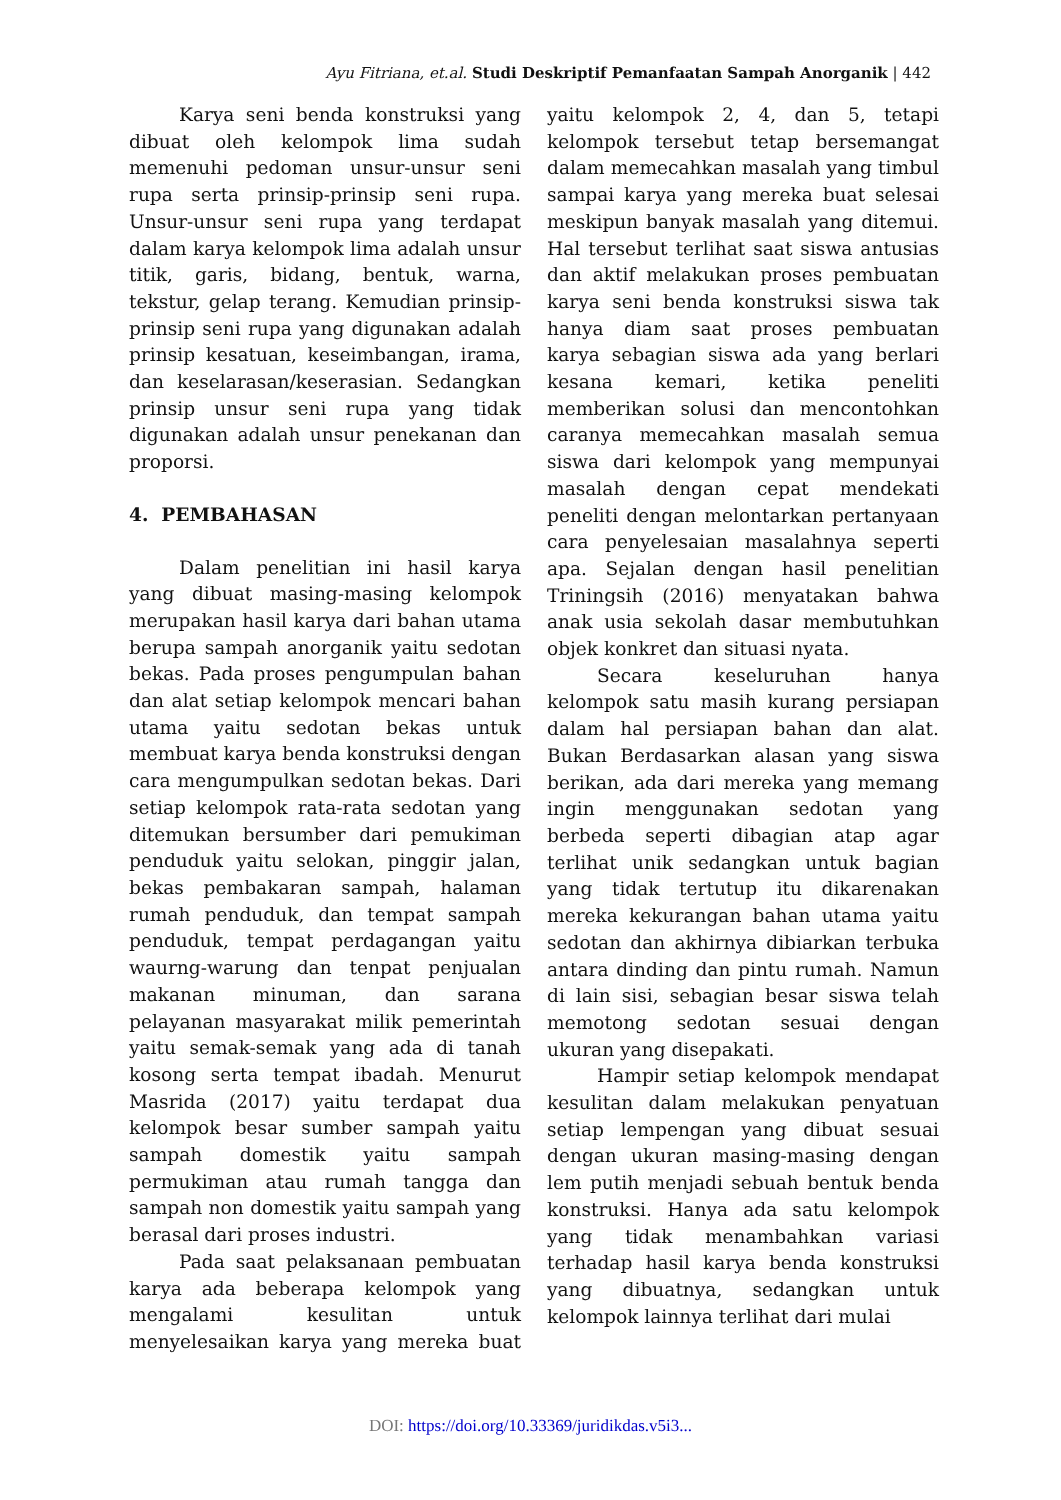Ayu Fitriana, et.al. Studi Deskriptif Pemanfaatan Sampah Anorganik | 442
Karya seni benda konstruksi yang dibuat oleh kelompok lima sudah memenuhi pedoman unsur-unsur seni rupa serta prinsip-prinsip seni rupa. Unsur-unsur seni rupa yang terdapat dalam karya kelompok lima adalah unsur titik, garis, bidang, bentuk, warna, tekstur, gelap terang. Kemudian prinsip-prinsip seni rupa yang digunakan adalah prinsip kesatuan, keseimbangan, irama, dan keselarasan/keserasian. Sedangkan prinsip unsur seni rupa yang tidak digunakan adalah unsur penekanan dan proporsi.
4. PEMBAHASAN
Dalam penelitian ini hasil karya yang dibuat masing-masing kelompok merupakan hasil karya dari bahan utama berupa sampah anorganik yaitu sedotan bekas. Pada proses pengumpulan bahan dan alat setiap kelompok mencari bahan utama yaitu sedotan bekas untuk membuat karya benda konstruksi dengan cara mengumpulkan sedotan bekas. Dari setiap kelompok rata-rata sedotan yang ditemukan bersumber dari pemukiman penduduk yaitu selokan, pinggir jalan, bekas pembakaran sampah, halaman rumah penduduk, dan tempat sampah penduduk, tempat perdagangan yaitu waurng-warung dan tenpat penjualan makanan minuman, dan sarana pelayanan masyarakat milik pemerintah yaitu semak-semak yang ada di tanah kosong serta tempat ibadah. Menurut Masrida (2017) yaitu terdapat dua kelompok besar sumber sampah yaitu sampah domestik yaitu sampah permukiman atau rumah tangga dan sampah non domestik yaitu sampah yang berasal dari proses industri.
Pada saat pelaksanaan pembuatan karya ada beberapa kelompok yang mengalami kesulitan untuk menyelesaikan karya yang mereka buat yaitu kelompok 2, 4, dan 5, tetapi kelompok tersebut tetap bersemangat dalam memecahkan masalah yang timbul sampai karya yang mereka buat selesai meskipun banyak masalah yang ditemui. Hal tersebut terlihat saat siswa antusias dan aktif melakukan proses pembuatan karya seni benda konstruksi siswa tak hanya diam saat proses pembuatan karya sebagian siswa ada yang berlari kesana kemari, ketika peneliti memberikan solusi dan mencontohkan caranya memecahkan masalah semua siswa dari kelompok yang mempunyai masalah dengan cepat mendekati peneliti dengan melontarkan pertanyaan cara penyelesaian masalahnya seperti apa. Sejalan dengan hasil penelitian Triningsih (2016) menyatakan bahwa anak usia sekolah dasar membutuhkan objek konkret dan situasi nyata.
Secara keseluruhan hanya kelompok satu masih kurang persiapan dalam hal persiapan bahan dan alat. Bukan Berdasarkan alasan yang siswa berikan, ada dari mereka yang memang ingin menggunakan sedotan yang berbeda seperti dibagian atap agar terlihat unik sedangkan untuk bagian yang tidak tertutup itu dikarenakan mereka kekurangan bahan utama yaitu sedotan dan akhirnya dibiarkan terbuka antara dinding dan pintu rumah. Namun di lain sisi, sebagian besar siswa telah memotong sedotan sesuai dengan ukuran yang disepakati.
Hampir setiap kelompok mendapat kesulitan dalam melakukan penyatuan setiap lempengan yang dibuat sesuai dengan ukuran masing-masing dengan lem putih menjadi sebuah bentuk benda konstruksi. Hanya ada satu kelompok yang tidak menambahkan variasi terhadap hasil karya benda konstruksi yang dibuatnya, sedangkan untuk kelompok lainnya terlihat dari mulai
DOI: https://doi.org/10.33369/juridikdas.v5i3...